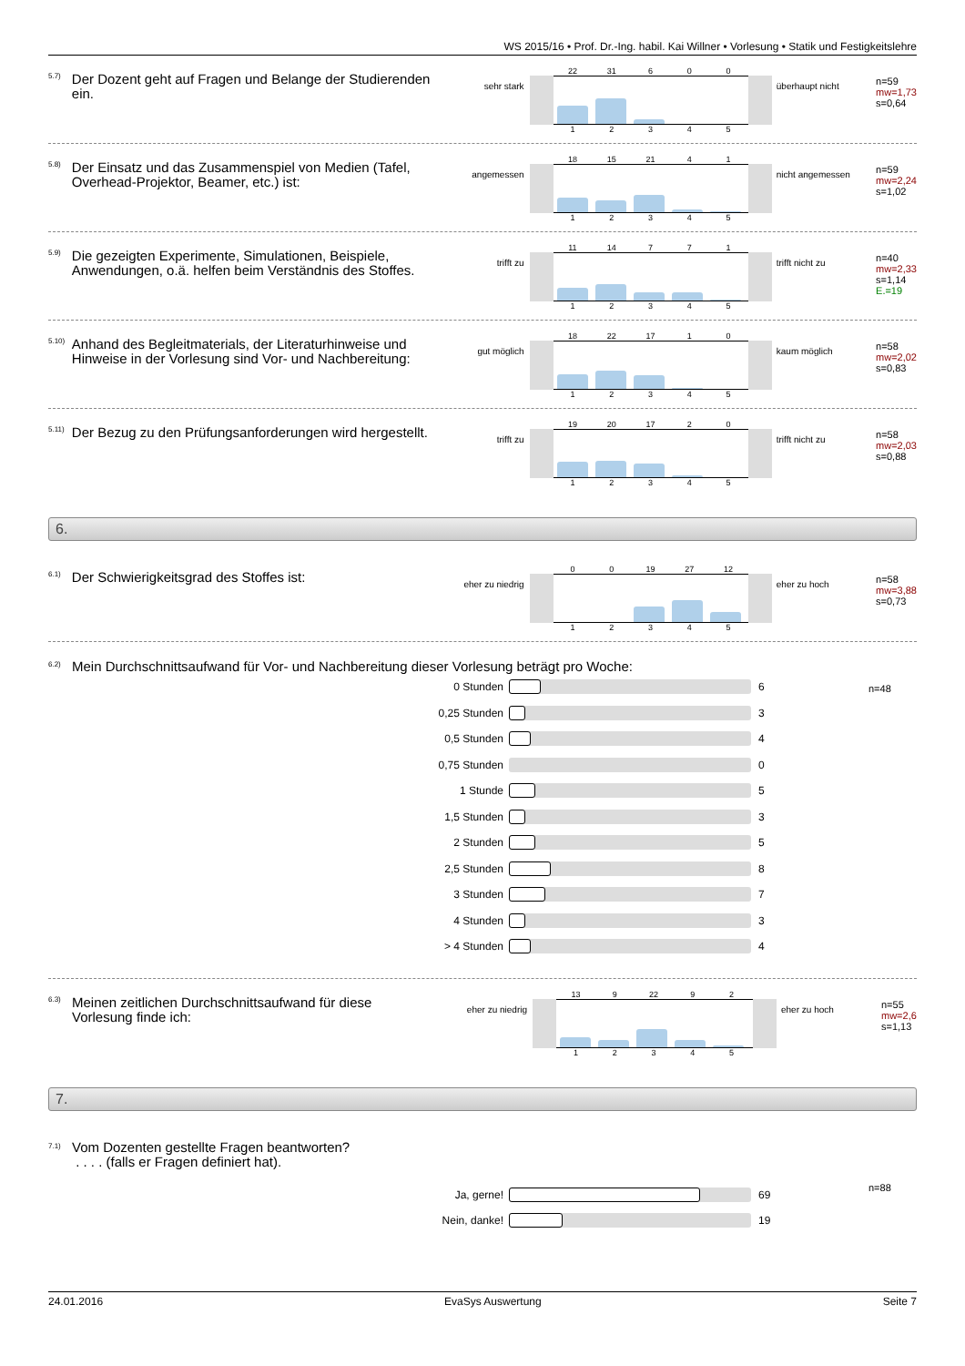WS 2015/16 • Prof. Dr.-Ing. habil. Kai Willner • Vorlesung • Statik und Festigkeitslehre
5.7)
Der Dozent geht auf Fragen und Belange der Studierenden ein.
sehr stark
22 31 600
12345
überhaupt nicht
n=59
mw=1,73
s=0,64
5.8)
Der Einsatz und das Zusammenspiel von Medien (Tafel, Overhead-Projektor, Beamer, etc.) ist:
angemessen
18 15 21 41
12345
nicht angemessen
n=59
mw=2,24
s=1,02
5.9)
Die gezeigten Experimente, Simulationen, Beispiele, Anwendungen, o.ä. helfen beim Verständnis des Stoffes.
trifft zu
11 14 771
12345
trifft nicht zu
n=40
mw=2,33
s=1,14
E.=19
5.10)
Anhand des Begleitmaterials, der Literaturhinweise und Hinweise in der Vorlesung sind Vor- und Nachbereitung:
gut möglich
18 22 17 10
12345
kaum möglich
n=58
mw=2,02
s=0,83
5.11)
Der Bezug zu den Prüfungsanforderungen wird hergestellt.
trifft zu
19 20 17 20
12345
trifft nicht zu
n=58
mw=2,03
s=0,88
6.
6.1)
Der Schwierigkeitsgrad des Stoffes ist:
eher zu niedrig
00 19 27 12
12345
eher zu hoch
n=58
mw=3,88
s=0,73
6.2)
Mein Durchschnittsaufwand für Vor- und Nachbereitung dieser Vorlesung beträgt pro Woche:
0 Stunden 6
0,25 Stunden 3
0,5 Stunden 4
0,75 Stunden 0
1 Stunde 5
1,5 Stunden 3
2 Stunden 5
2,5 Stunden 8
3 Stunden 7
4 Stunden 3
> 4 Stunden 4
n=48
6.3)
Meinen zeitlichen Durchschnittsaufwand für diese Vorlesung finde ich:
eher zu niedrig
13 9 22 92
12345
eher zu hoch
n=55
mw=2,6
s=1,13
7.
7.1)
Vom Dozenten gestellte Fragen beantworten?
. . . . (falls er Fragen definiert hat).
Ja, gerne! 69
Nein, danke! 19
n=88
24.01.2016 EvaSys Auswertung Seite 7